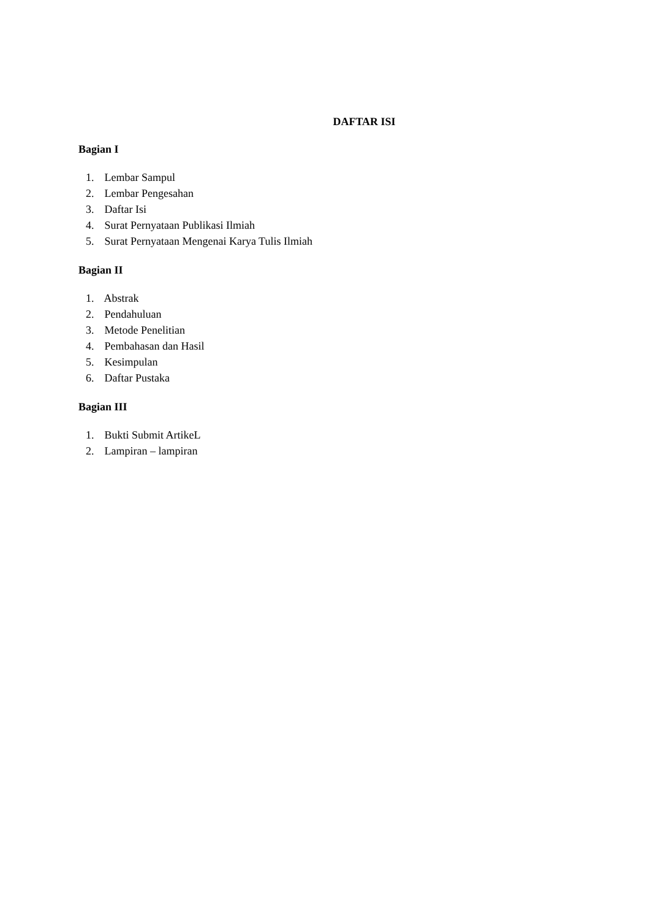DAFTAR ISI
Bagian I
1. Lembar Sampul
2. Lembar Pengesahan
3. Daftar Isi
4. Surat Pernyataan Publikasi Ilmiah
5. Surat Pernyataan Mengenai Karya Tulis Ilmiah
Bagian II
1. Abstrak
2. Pendahuluan
3. Metode Penelitian
4. Pembahasan dan Hasil
5. Kesimpulan
6. Daftar Pustaka
Bagian III
1. Bukti Submit ArtikeL
2. Lampiran – lampiran